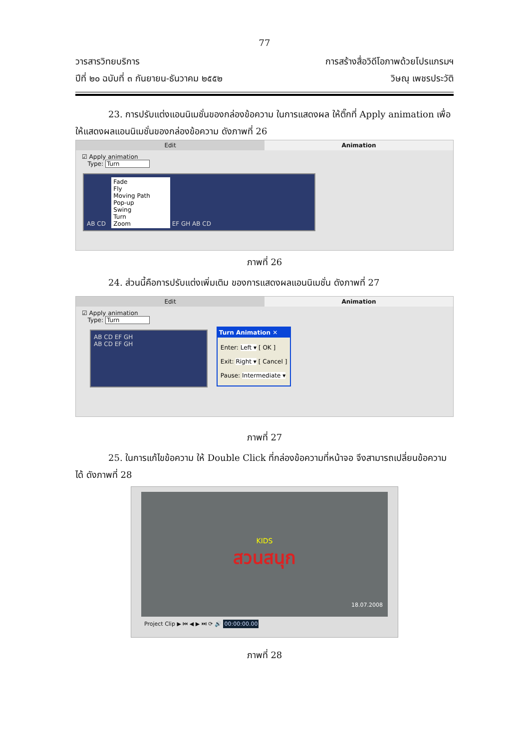77
วารสารวิทยบริการ การสร้างสื่อวิดีโอภาพด้วยโปรแกรมฯ
ปีที่ ๒๐ ฉบับที่ ๓ กันยายน-ธันวาคม ๒๕๕๒ วิษณุ เพชรประวัติ
23. การปรับแต่งแอนนิเมชั่นของกล่องข้อความ ในการแสดงผล ให้ติ๊กที่ Apply animation เพื่อให้แสดงผลแอนนิเมชั่นของกล่องข้อความ ดังภาพที่ 26
Edit Animation
☑ Apply animation
Type: Turn
AB CD Fade
Fly
Moving Path
Pop-up
Swing
Turn
Zoom EF GH AB CD
ภาพที่ 26
24. ส่วนนี้คือการปรับแต่งเพิ่มเติม ของการแสดงผลแอนนิเมชั่น ดังภาพที่ 27
Edit Animation
☑ Apply animation
Type: Turn
AB CD EF GH
AB CD EF GH
Turn Animation ✕
Enter: Left ▾ [ OK ]
Exit: Right ▾ [ Cancel ]
Pause: Intermediate ▾
ภาพที่ 27
25. ในการแก้ไขข้อความ ให้ Double Click ที่กล่องข้อความที่หน้าจอ จึงสามารถเปลี่ยนข้อความได้ ดังภาพที่ 28
KIDS
สวนสนุก
18.07.2008
Project Clip ▶ ⏮ ◀ ▶ ⏭ ⟳ 🔊 00:00:00.00
ภาพที่ 28